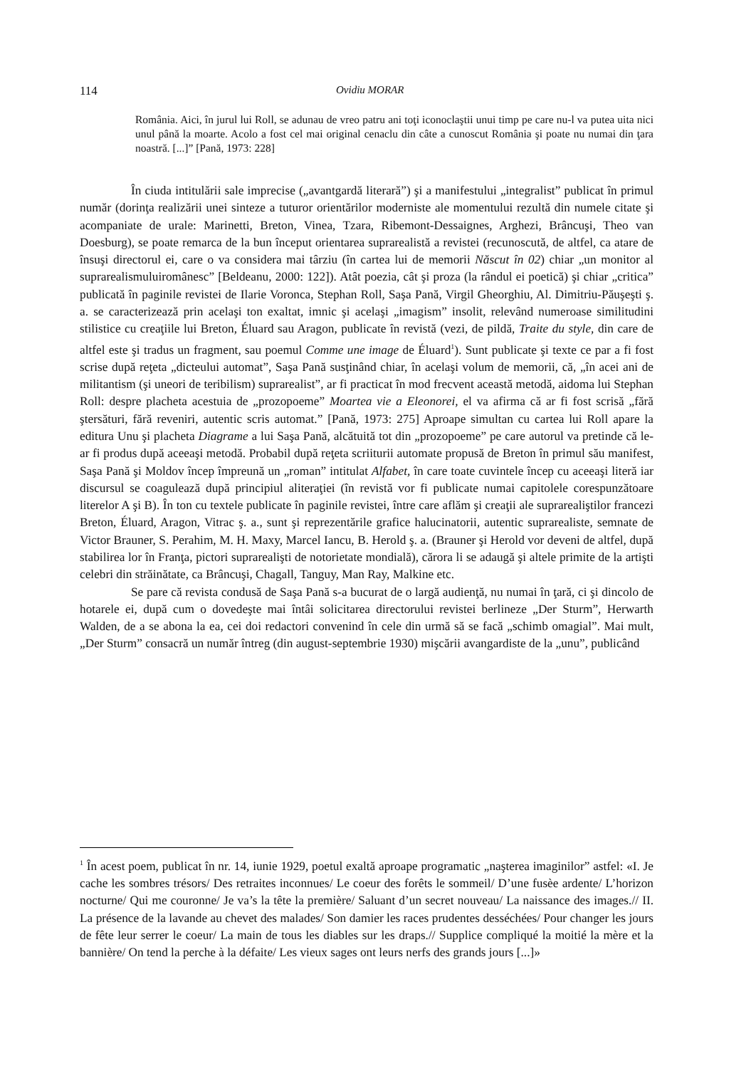114 Ovidiu MORAR
România. Aici, în jurul lui Roll, se adunau de vreo patru ani toţi iconoclaştii unui timp pe care nu-l va putea uita nici unul până la moarte. Acolo a fost cel mai original cenaclu din câte a cunoscut România şi poate nu numai din ţara noastră. [...]” [Pană, 1973: 228]
În ciuda intitulării sale imprecise („avantgardă literară”) şi a manifestului „integralist” publicat în primul număr (dorinţa realizării unei sinteze a tuturor orientărilor moderniste ale momentului rezultă din numele citate şi acompaniate de urale: Marinetti, Breton, Vinea, Tzara, Ribemont-Dessaignes, Arghezi, Brâncuşi, Theo van Doesburg), se poate remarca de la bun început orientarea suprarealistă a revistei (recunoscută, de altfel, ca atare de însuşi directorul ei, care o va considera mai târziu (în cartea lui de memorii Născut în 02) chiar „un monitor al suprarealismuluiromânesc” [Beldeanu, 2000: 122]). Atât poezia, cât şi proza (la rândul ei poetică) şi chiar „critica” publicată în paginile revistei de Ilarie Voronca, Stephan Roll, Saşa Pană, Virgil Gheorghiu, Al. Dimitriu-Păuşeşti ş. a. se caracterizează prin acelaşi ton exaltat, imnic şi acelaşi „imagism” insolit, relevând numeroase similitudini stilistice cu creaţiile lui Breton, Éluard sau Aragon, publicate în revistă (vezi, de pildă, Traite du style, din care de altfel este şi tradus un fragment, sau poemul Comme une image de Éluard<sup>1</sup>). Sunt publicate şi texte ce par a fi fost scrise după reţeta „dicteului automat”, Saşa Pană susţinând chiar, în acelaşi volum de memorii, că, „în acei ani de militantism (şi uneori de teribilism) suprarealist”, ar fi practicat în mod frecvent această metodă, aidoma lui Stephan Roll: despre placheta acestuia de „prozopoeme” Moartea vie a Eleonorei, el va afirma că ar fi fost scrisă „fără ştersături, fără reveniri, autentic scris automat.” [Pană, 1973: 275] Aproape simultan cu cartea lui Roll apare la editura Unu şi placheta Diagrame a lui Saşa Pană, alcătuită tot din „prozopoeme” pe care autorul va pretinde că le-ar fi produs după aceeaşi metodă. Probabil după reţeta scriiturii automate propusă de Breton în primul său manifest, Saşa Pană şi Moldov încep împreună un „roman” intitulat Alfabet, în care toate cuvintele încep cu aceeaşi literă iar discursul se coagulează după principiul aliteraţiei (în revistă vor fi publicate numai capitolele corespunzătoare literelor A şi B). În ton cu textele publicate în paginile revistei, între care aflăm şi creaţii ale suprarealiştilor francezi Breton, Éluard, Aragon, Vitrac ş. a., sunt şi reprezentările grafice halucinatorii, autentic suprarealiste, semnate de Victor Brauner, S. Perahim, M. H. Maxy, Marcel Iancu, B. Herold ş. a. (Brauner şi Herold vor deveni de altfel, după stabilirea lor în Franţa, pictori suprarealişti de notorietate mondială), cărora li se adaugă şi altele primite de la artişti celebri din străinătate, ca Brâncuşi, Chagall, Tanguy, Man Ray, Malkine etc.
Se pare că revista condusă de Saşa Pană s-a bucurat de o largă audienţă, nu numai în ţară, ci şi dincolo de hotarele ei, după cum o dovedeşte mai întâi solicitarea directorului revistei berlineze „Der Sturm”, Herwarth Walden, de a se abona la ea, cei doi redactori convenind în cele din urmă să se facă „schimb omagial”. Mai mult, „Der Sturm” consacră un număr întreg (din august-septembrie 1930) mişcării avangardiste de la „unu”, publicând
<sup>1</sup> În acest poem, publicat în nr. 14, iunie 1929, poetul exaltă aproape programatic „naşterea imaginilor” astfel: «I. Je cache les sombres trésors/ Des retraites inconnues/ Le coeur des forêts le sommeil/ D’une fusèe ardente/ L’horizon nocturne/ Qui me couronne/ Je va’s la tête la première/ Saluant d’un secret nouveau/ La naissance des images.// II. La présence de la lavande au chevet des malades/ Son damier les races prudentes desséchées/ Pour changer les jours de fête leur serrer le coeur/ La main de tous les diables sur les draps.// Supplice compliqué la moitié la mère et la bannière/ On tend la perche à la défaite/ Les vieux sages ont leurs nerfs des grands jours [...]»